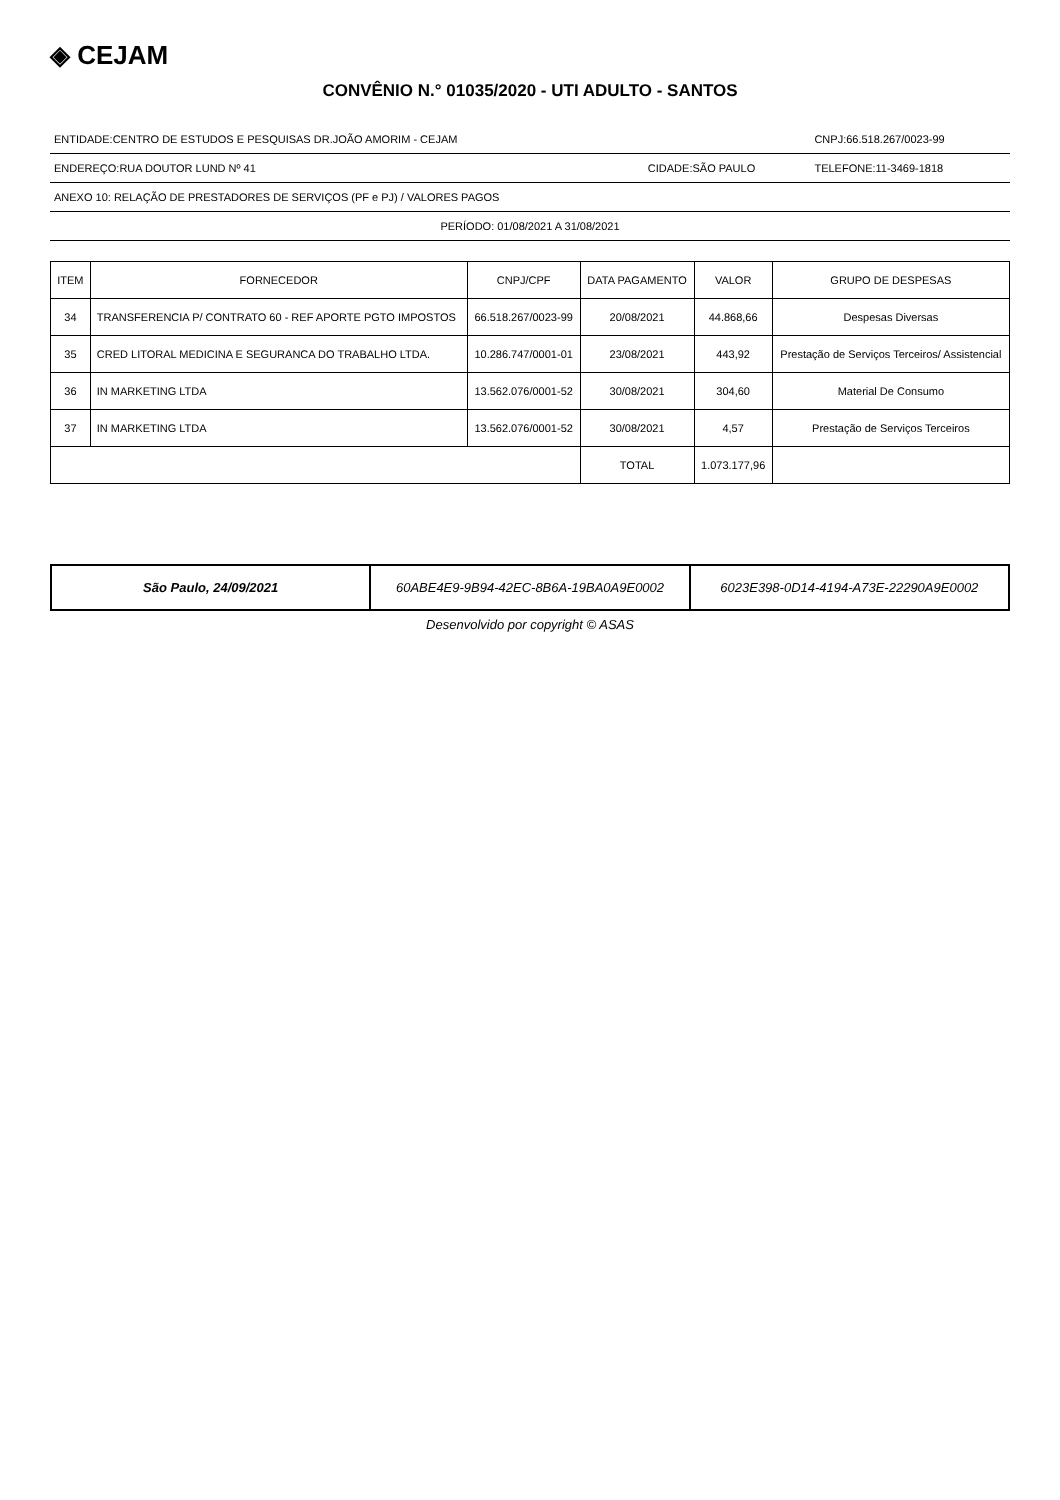◈ CEJAM
CONVÊNIO N.° 01035/2020 - UTI ADULTO - SANTOS
| ENTIDADE:CENTRO DE ESTUDOS E PESQUISAS DR.JOÃO AMORIM - CEJAM | | CNPJ:66.518.267/0023-99 |
| ENDEREÇO:RUA DOUTOR LUND Nº 41 | CIDADE:SÃO PAULO | TELEFONE:11-3469-1818 |
| ANEXO 10: RELAÇÃO DE PRESTADORES DE SERVIÇOS (PF e PJ) / VALORES PAGOS | | |
| PERÍODO: 01/08/2021 A 31/08/2021 | | |
| ITEM | FORNECEDOR | CNPJ/CPF | DATA PAGAMENTO | VALOR | GRUPO DE DESPESAS |
| --- | --- | --- | --- | --- | --- |
| 34 | TRANSFERENCIA P/ CONTRATO 60 - REF APORTE PGTO IMPOSTOS | 66.518.267/0023-99 | 20/08/2021 | 44.868,66 | Despesas Diversas |
| 35 | CRED LITORAL MEDICINA E SEGURANCA DO TRABALHO LTDA. | 10.286.747/0001-01 | 23/08/2021 | 443,92 | Prestação de Serviços Terceiros/ Assistencial |
| 36 | IN MARKETING LTDA | 13.562.076/0001-52 | 30/08/2021 | 304,60 | Material De Consumo |
| 37 | IN MARKETING LTDA | 13.562.076/0001-52 | 30/08/2021 | 4,57 | Prestação de Serviços Terceiros |
| | | | TOTAL | 1.073.177,96 | |
São Paulo, 24/09/2021 60ABE4E9-9B94-42EC-8B6A-19BA0A9E0002
6023E398-0D14-4194-A73E-22290A9E0002
Desenvolvido por copyright © ASAS